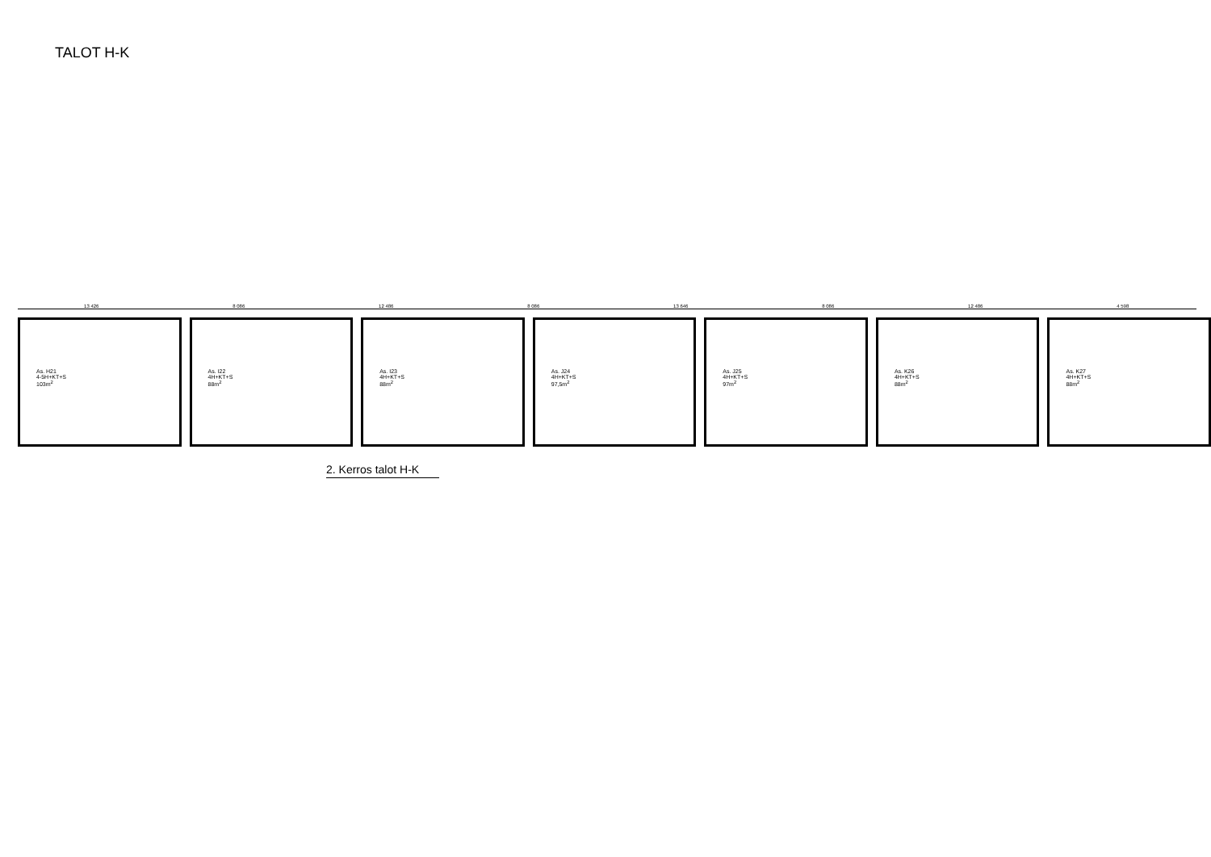TALOT H-K
13 426 8 086 12 486 8 086 13 646 8 086 12 486 4 598
As. H21
4-5H+KT+S
103m<sup>2</sup>
As. I22
4H+KT+S
88m<sup>2</sup>
As. I23
4H+KT+S
88m<sup>2</sup>
As. J24
4H+KT+S
97,5m<sup>2</sup>
As. J25
4H+KT+S
97m<sup>2</sup>
As. K26
4H+KT+S
88m<sup>2</sup>
As. K27
4H+KT+S
88m<sup>2</sup>
2. Kerros talot H-K